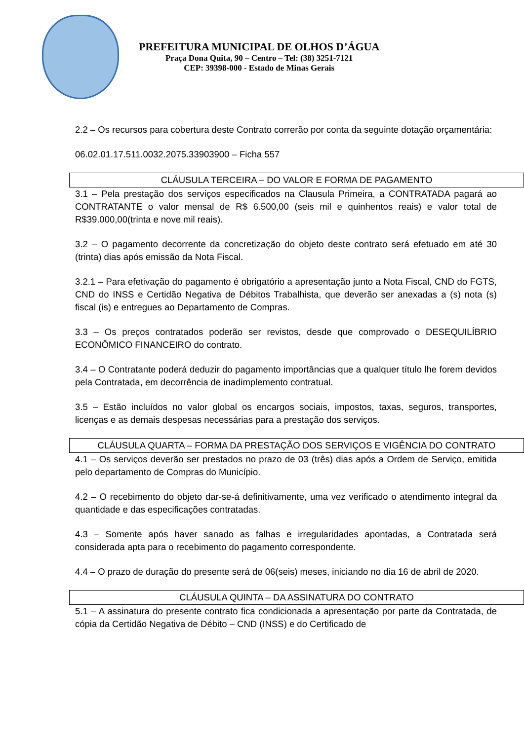PREFEITURA MUNICIPAL DE OLHOS D’ÁGUA
Praça Dona Quita, 90 – Centro – Tel: (38) 3251-7121
CEP: 39398-000 - Estado de Minas Gerais
2.2 – Os recursos para cobertura deste Contrato correrão por conta da seguinte dotação orçamentária:
06.02.01.17.511.0032.2075.33903900 – Ficha 557
CLÁUSULA TERCEIRA – DO VALOR E FORMA DE PAGAMENTO
3.1 – Pela prestação dos serviços especificados na Clausula Primeira, a CONTRATADA pagará ao CONTRATANTE o valor mensal de R$ 6.500,00 (seis mil e quinhentos reais) e valor total de R$39.000,00(trinta e nove mil reais).
3.2 – O pagamento decorrente da concretização do objeto deste contrato será efetuado em até 30 (trinta) dias após emissão da Nota Fiscal.
3.2.1 – Para efetivação do pagamento é obrigatório a apresentação junto a Nota Fiscal, CND do FGTS, CND do INSS e Certidão Negativa de Débitos Trabalhista, que deverão ser anexadas a (s) nota (s) fiscal (is) e entregues ao Departamento de Compras.
3.3 – Os preços contratados poderão ser revistos, desde que comprovado o DESEQUILÍBRIO ECONÔMICO FINANCEIRO do contrato.
3.4 – O Contratante poderá deduzir do pagamento importâncias que a qualquer título lhe forem devidos pela Contratada, em decorrência de inadimplemento contratual.
3.5 – Estão incluídos no valor global os encargos sociais, impostos, taxas, seguros, transportes, licenças e as demais despesas necessárias para a prestação dos serviços.
CLÁUSULA QUARTA – FORMA DA PRESTAÇÃO DOS SERVIÇOS E VIGÊNCIA DO CONTRATO
4.1 – Os serviços deverão ser prestados no prazo de 03 (três) dias após a Ordem de Serviço, emitida pelo departamento de Compras do Município.
4.2 – O recebimento do objeto dar-se-á definitivamente, uma vez verificado o atendimento integral da quantidade e das especificações contratadas.
4.3 – Somente após haver sanado as falhas e irregularidades apontadas, a Contratada será considerada apta para o recebimento do pagamento correspondente.
4.4 – O prazo de duração do presente será de 06(seis) meses, iniciando no dia 16 de abril de 2020.
CLÁUSULA QUINTA – DA ASSINATURA DO CONTRATO
5.1 – A assinatura do presente contrato fica condicionada a apresentação por parte da Contratada, de cópia da Certidão Negativa de Débito – CND (INSS) e do Certificado de